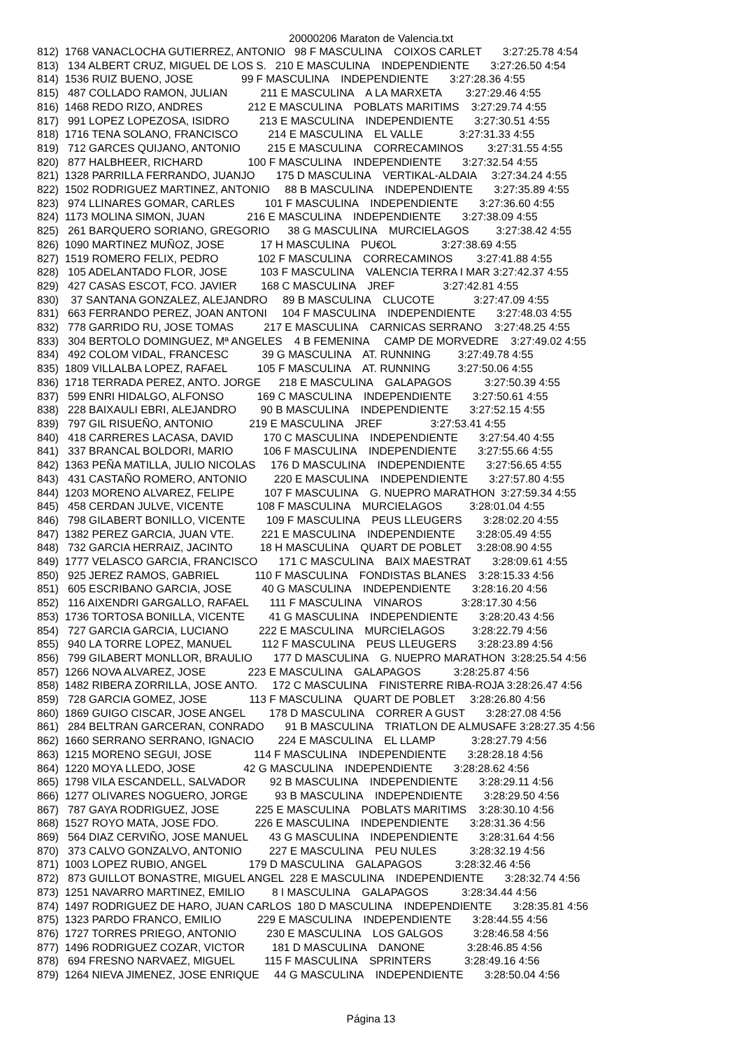20000206 Maraton de Valencia.txt
812)  1768 VANACLOCHA GUTIERREZ, ANTONIO   98 F MASCULINA    COIXOS CARLET       3:27:25.78 4:54
813)   134 ALBERT CRUZ, MIGUEL DE LOS S.   210 E MASCULINA    INDEPENDIENTE       3:27:26.50 4:54
814)  1536 RUIZ BUENO, JOSE                99 F MASCULINA    INDEPENDIENTE       3:27:28.36 4:55
815)   487 COLLADO RAMON, JULIAN           211 E MASCULINA    A LA MARXETA        3:27:29.46 4:55
816)  1468 REDO RIZO, ANDRES               212 E MASCULINA    POBLATS MARITIMS    3:27:29.74 4:55
817)   991 LOPEZ LOPEZOSA, ISIDRO          213 E MASCULINA    INDEPENDIENTE       3:27:30.51 4:55
818)  1716 TENA SOLANO, FRANCISCO          214 E MASCULINA    EL VALLE            3:27:31.33 4:55
819)   712 GARCES QUIJANO, ANTONIO         215 E MASCULINA    CORRECAMINOS        3:27:31.55 4:55
820)   877 HALBHEER, RICHARD               100 F MASCULINA    INDEPENDIENTE       3:27:32.54 4:55
821)  1328 PARRILLA FERRANDO, JUANJO       175 D MASCULINA    VERTIKAL-ALDAIA     3:27:34.24 4:55
822)  1502 RODRIGUEZ MARTINEZ, ANTONIO     88 B MASCULINA    INDEPENDIENTE       3:27:35.89 4:55
823)   974 LLINARES GOMAR, CARLES          101 F MASCULINA    INDEPENDIENTE       3:27:36.60 4:55
824)  1173 MOLINA SIMON, JUAN              216 E MASCULINA    INDEPENDIENTE       3:27:38.09 4:55
825)   261 BARQUERO SORIANO, GREGORIO      38 G MASCULINA    MURCIELAGOS         3:27:38.42 4:55
826)  1090 MARTINEZ MUÑOZ, JOSE            17 H MASCULINA    PU€OL               3:27:38.69 4:55
827)  1519 ROMERO FELIX, PEDRO             102 F MASCULINA    CORRECAMINOS        3:27:41.88 4:55
828)   105 ADELANTADO FLOR, JOSE           103 F MASCULINA    VALENCIA TERRA I MAR 3:27:42.37 4:55
829)   427 CASAS ESCOT, FCO. JAVIER        168 C MASCULINA    JREF                3:27:42.81 4:55
830)    37 SANTANA GONZALEZ, ALEJANDRO     89 B MASCULINA    CLUCOTE             3:27:47.09 4:55
831)   663 FERRANDO PEREZ, JOAN ANTONI     104 F MASCULINA    INDEPENDIENTE       3:27:48.03 4:55
832)   778 GARRIDO RU, JOSE TOMAS          217 E MASCULINA    CARNICAS SERRANO    3:27:48.25 4:55
833)   304 BERTOLO DOMINGUEZ, Mª ANGELES    4 B FEMENINA     CAMP DE MORVEDRE    3:27:49.02 4:55
834)   492 COLOM VIDAL, FRANCESC           39 G MASCULINA    AT. RUNNING         3:27:49.78 4:55
835)  1809 VILLALBA LOPEZ, RAFAEL          105 F MASCULINA    AT. RUNNING         3:27:50.06 4:55
836)  1718 TERRADA PEREZ, ANTO. JORGE      218 E MASCULINA    GALAPAGOS           3:27:50.39 4:55
837)   599 ENRI HIDALGO, ALFONSO           169 C MASCULINA    INDEPENDIENTE       3:27:50.61 4:55
838)   228 BAIXAULI EBRI, ALEJANDRO        90 B MASCULINA    INDEPENDIENTE       3:27:52.15 4:55
839)   797 GIL RISUEÑO, ANTONIO            219 E MASCULINA    JREF                3:27:53.41 4:55
840)   418 CARRERES LACASA, DAVID          170 C MASCULINA    INDEPENDIENTE       3:27:54.40 4:55
841)   337 BRANCAL BOLDORI, MARIO          106 F MASCULINA    INDEPENDIENTE       3:27:55.66 4:55
842)  1363 PEÑA MATILLA, JULIO NICOLAS     176 D MASCULINA    INDEPENDIENTE       3:27:56.65 4:55
843)   431 CASTAÑO ROMERO, ANTONIO         220 E MASCULINA    INDEPENDIENTE       3:27:57.80 4:55
844)  1203 MORENO ALVAREZ, FELIPE          107 F MASCULINA    G. NUEPRO MARATHON  3:27:59.34 4:55
845)   458 CERDAN JULVE, VICENTE           108 F MASCULINA    MURCIELAGOS         3:28:01.04 4:55
846)   798 GILABERT BONILLO, VICENTE       109 F MASCULINA    PEUS LLEUGERS       3:28:02.20 4:55
847)  1382 PEREZ GARCIA, JUAN VTE.         221 E MASCULINA    INDEPENDIENTE       3:28:05.49 4:55
848)   732 GARCIA HERRAIZ, JACINTO         18 H MASCULINA    QUART DE POBLET     3:28:08.90 4:55
849)  1777 VELASCO GARCIA, FRANCISCO       171 C MASCULINA    BAIX MAESTRAT       3:28:09.61 4:55
850)   925 JEREZ RAMOS, GABRIEL            110 F MASCULINA    FONDISTAS BLANES    3:28:15.33 4:56
851)   605 ESCRIBANO GARCIA, JOSE          40 G MASCULINA    INDEPENDIENTE       3:28:16.20 4:56
852)   116 AIXENDRI GARGALLO, RAFAEL       111 F MASCULINA    VINAROS             3:28:17.30 4:56
853)  1736 TORTOSA BONILLA, VICENTE        41 G MASCULINA    INDEPENDIENTE       3:28:20.43 4:56
854)   727 GARCIA GARCIA, LUCIANO          222 E MASCULINA    MURCIELAGOS         3:28:22.79 4:56
855)   940 LA TORRE LOPEZ, MANUEL          112 F MASCULINA    PEUS LLEUGERS       3:28:23.89 4:56
856)   799 GILABERT MONLLOR, BRAULIO       177 D MASCULINA    G. NUEPRO MARATHON  3:28:25.54 4:56
857)  1266 NOVA ALVAREZ, JOSE              223 E MASCULINA    GALAPAGOS           3:28:25.87 4:56
858)  1482 RIBERA ZORRILLA, JOSE ANTO.     172 C MASCULINA    FINISTERRE RIBA-ROJA 3:28:26.47 4:56
859)   728 GARCIA GOMEZ, JOSE              113 F MASCULINA    QUART DE POBLET     3:28:26.80 4:56
860)  1869 GUIGO CISCAR, JOSE ANGEL        178 D MASCULINA    CORRER A GUST       3:28:27.08 4:56
861)   284 BELTRAN GARCERAN, CONRADO       91 B MASCULINA    TRIATLON DE ALMUSAFE 3:28:27.35 4:56
862)  1660 SERRANO SERRANO, IGNACIO        224 E MASCULINA    EL LLAMP            3:28:27.79 4:56
863)  1215 MORENO SEGUI, JOSE              114 F MASCULINA    INDEPENDIENTE       3:28:28.18 4:56
864)  1220 MOYA LLEDO, JOSE                42 G MASCULINA    INDEPENDIENTE       3:28:28.62 4:56
865)  1798 VILA ESCANDELL, SALVADOR        92 B MASCULINA    INDEPENDIENTE       3:28:29.11 4:56
866)  1277 OLIVARES NOGUERO, JORGE         93 B MASCULINA    INDEPENDIENTE       3:28:29.50 4:56
867)   787 GAYA RODRIGUEZ, JOSE            225 E MASCULINA    POBLATS MARITIMS    3:28:30.10 4:56
868)  1527 ROYO MATA, JOSE FDO.            226 E MASCULINA    INDEPENDIENTE       3:28:31.36 4:56
869)   564 DIAZ CERVIÑO, JOSE MANUEL       43 G MASCULINA    INDEPENDIENTE       3:28:31.64 4:56
870)   373 CALVO GONZALVO, ANTONIO         227 E MASCULINA    PEU NULES           3:28:32.19 4:56
871)  1003 LOPEZ RUBIO, ANGEL              179 D MASCULINA    GALAPAGOS           3:28:32.46 4:56
872)   873 GUILLOT BONASTRE, MIGUEL ANGEL  228 E MASCULINA    INDEPENDIENTE       3:28:32.74 4:56
873)  1251 NAVARRO MARTINEZ, EMILIO         8 I MASCULINA    GALAPAGOS           3:28:34.44 4:56
874)  1497 RODRIGUEZ DE HARO, JUAN CARLOS  180 D MASCULINA    INDEPENDIENTE       3:28:35.81 4:56
875)  1323 PARDO FRANCO, EMILIO            229 E MASCULINA    INDEPENDIENTE       3:28:44.55 4:56
876)  1727 TORRES PRIEGO, ANTONIO          230 E MASCULINA    LOS GALGOS          3:28:46.58 4:56
877)  1496 RODRIGUEZ COZAR, VICTOR         181 D MASCULINA    DANONE              3:28:46.85 4:56
878)   694 FRESNO NARVAEZ, MIGUEL          115 F MASCULINA    SPRINTERS           3:28:49.16 4:56
879)  1264 NIEVA JIMENEZ, JOSE ENRIQUE     44 G MASCULINA    INDEPENDIENTE       3:28:50.04 4:56
Página 13